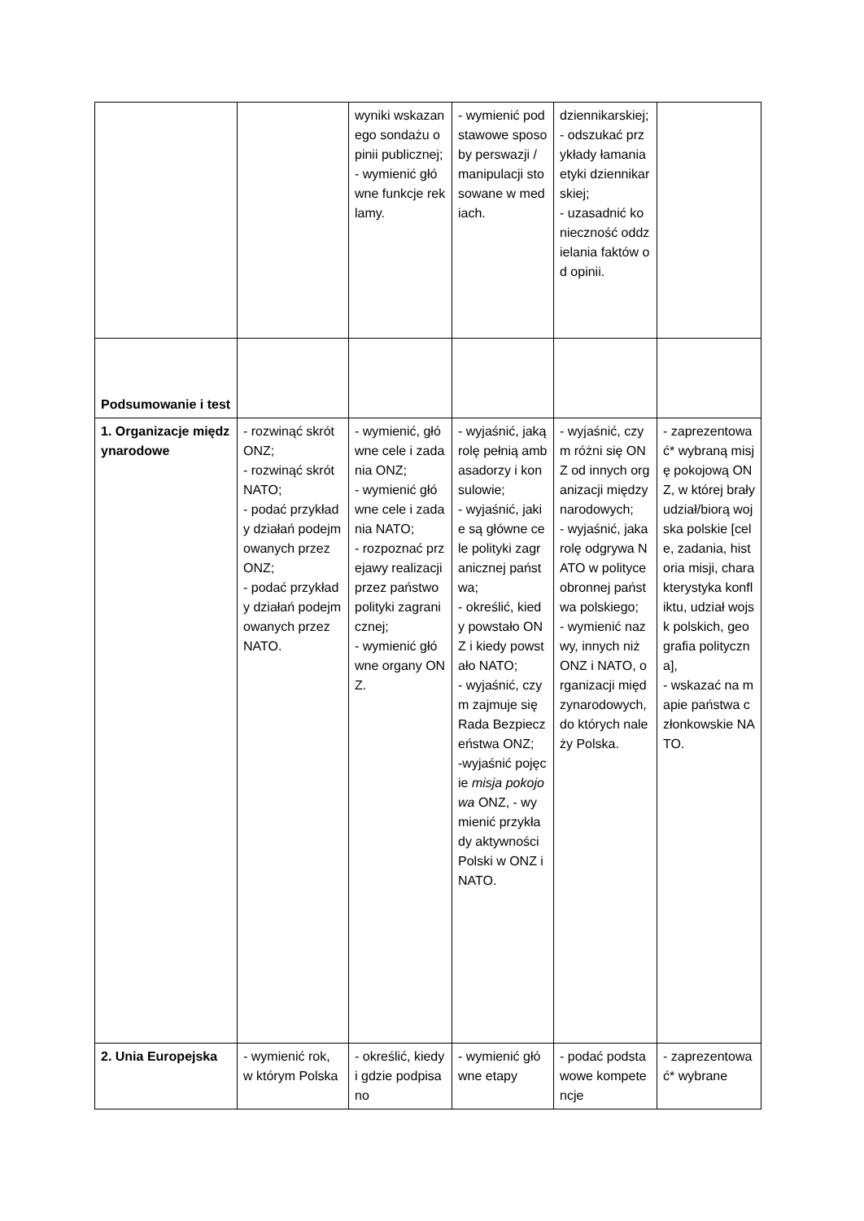| | | wyniki wskazanego sondażu opinii publicznej; - wymienić główne funkcje reklamy. | - wymienić podstawowe sposoby perswazji / manipulacji stosowane w mediach. | dziennikarskiej; - odszukać przykłady łamania etyki dziennikarskiej; - uzasadnić konieczność oddzielania faktów od opinii. | |
| Podsumowanie i test | | | | | |
| 1. Organizacje międzynarodowe | - rozwinąć skrót ONZ; - rozwinąć skrót NATO; - podać przykłady działań podejmowanych przez ONZ; - podać przykłady działań podejmowanych przez NATO. | - wymienić, główne cele i zadania ONZ; - wymienić główne cele i zadania NATO; - rozpoznać przejawy realizacji przez państwo polityki zagranicznej; - wymienić główne organy ONZ. | - wyjaśnić, jaką rolę pełnią ambasadorzy i konsulowie; - wyjaśnić, jakie są główne cele polityki zagranicznej państwa; - określić, kiedy powstało ONZ i kiedy powstało NATO; - wyjaśnić, czym zajmuje się Rada Bezpieczeństwa ONZ; -wyjaśnić pojęcie misja pokojowa ONZ, - wymienić przykłady aktywności Polski w ONZ i NATO. | - wyjaśnić, czym różni się ONZ od innych organizacji międzynarodowych; - wyjaśnić, jaka rolę odgrywa NATO w polityce obronnej państwa polskiego; - wymienić nazwy, innych niż ONZ i NATO, organizacji międzynarodowych, do których należy Polska. | - zaprezentować* wybraną misję pokojową ONZ, w której brały udział/biorą wojska polskie [cele, zadania, historia misji, charakterystyka konfliktu, udział wojsk polskich, geografia polityczna], - wskazać na mapie państwa członkowskie NATO. |
| 2. Unia Europejska | - wymienić rok, w którym Polska | - określić, kiedy i gdzie podpisano | - wymienić główne etapy | - podać podstawowe kompetencje | - zaprezentować* wybrane |